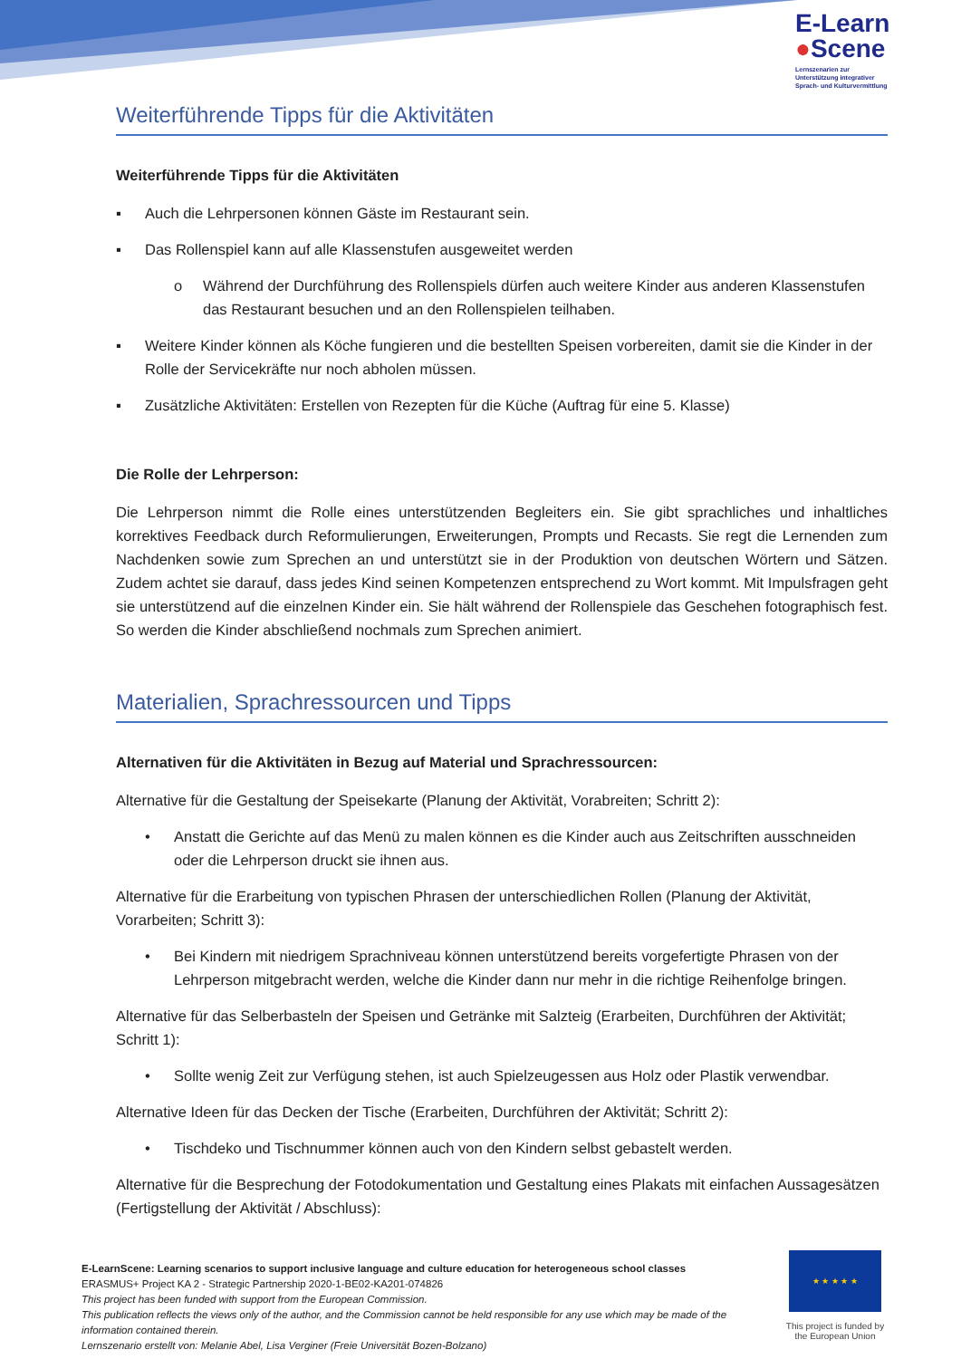E-Learn
●Scene
Lernszenarien zur
Unterstützung integrativer
Sprach- und Kulturvermittlung
Weiterführende Tipps für die Aktivitäten
Weiterführende Tipps für die Aktivitäten
▪ Auch die Lehrpersonen können Gäste im Restaurant sein.
▪ Das Rollenspiel kann auf alle Klassenstufen ausgeweitet werden
o Während der Durchführung des Rollenspiels dürfen auch weitere Kinder aus anderen Klassenstufen das Restaurant besuchen und an den Rollenspielen teilhaben.
▪ Weitere Kinder können als Köche fungieren und die bestellten Speisen vorbereiten, damit sie die Kinder in der Rolle der Servicekräfte nur noch abholen müssen.
▪ Zusätzliche Aktivitäten: Erstellen von Rezepten für die Küche (Auftrag für eine 5. Klasse)
Die Rolle der Lehrperson:
Die Lehrperson nimmt die Rolle eines unterstützenden Begleiters ein. Sie gibt sprachliches und inhaltliches korrektives Feedback durch Reformulierungen, Erweiterungen, Prompts und Recasts. Sie regt die Lernenden zum Nachdenken sowie zum Sprechen an und unterstützt sie in der Produktion von deutschen Wörtern und Sätzen. Zudem achtet sie darauf, dass jedes Kind seinen Kompetenzen entsprechend zu Wort kommt. Mit Impulsfragen geht sie unterstützend auf die einzelnen Kinder ein. Sie hält während der Rollenspiele das Geschehen fotographisch fest. So werden die Kinder abschließend nochmals zum Sprechen animiert.
Materialien, Sprachressourcen und Tipps
Alternativen für die Aktivitäten in Bezug auf Material und Sprachressourcen:
Alternative für die Gestaltung der Speisekarte (Planung der Aktivität, Vorabreiten; Schritt 2):
• Anstatt die Gerichte auf das Menü zu malen können es die Kinder auch aus Zeitschriften ausschneiden oder die Lehrperson druckt sie ihnen aus.
Alternative für die Erarbeitung von typischen Phrasen der unterschiedlichen Rollen (Planung der Aktivität, Vorarbeiten; Schritt 3):
• Bei Kindern mit niedrigem Sprachniveau können unterstützend bereits vorgefertigte Phrasen von der Lehrperson mitgebracht werden, welche die Kinder dann nur mehr in die richtige Reihenfolge bringen.
Alternative für das Selberbasteln der Speisen und Getränke mit Salzteig (Erarbeiten, Durchführen der Aktivität; Schritt 1):
• Sollte wenig Zeit zur Verfügung stehen, ist auch Spielzeugessen aus Holz oder Plastik verwendbar.
Alternative Ideen für das Decken der Tische (Erarbeiten, Durchführen der Aktivität; Schritt 2):
• Tischdeko und Tischnummer können auch von den Kindern selbst gebastelt werden.
Alternative für die Besprechung der Fotodokumentation und Gestaltung eines Plakats mit einfachen Aussagesätzen (Fertigstellung der Aktivität / Abschluss):
E-LearnScene: Learning scenarios to support inclusive language and culture education for heterogeneous school classes
ERASMUS+ Project KA 2 - Strategic Partnership 2020-1-BE02-KA201-074826
This project has been funded with support from the European Commission.
This publication reflects the views only of the author, and the Commission cannot be held responsible for any use which may be made of the information contained therein.
Lernszenario erstellt von: Melanie Abel, Lisa Verginer (Freie Universität Bozen-Bolzano)
★ ★ ★ ★ ★
This project is funded by the European Union